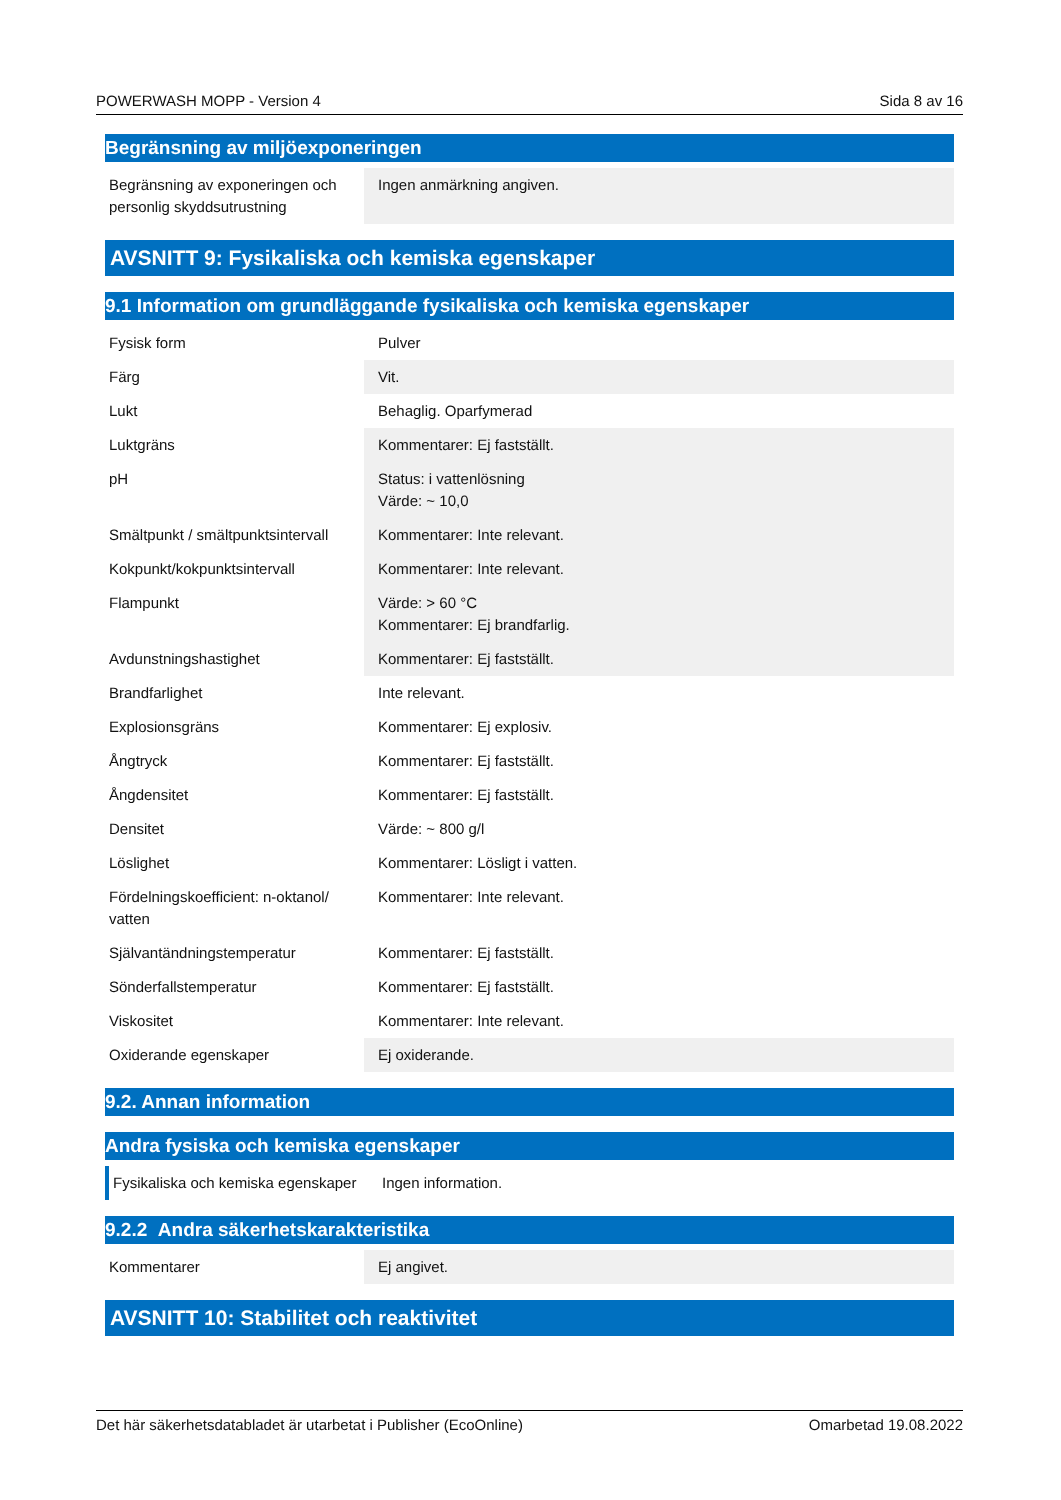POWERWASH MOPP - Version 4 Sida 8 av 16
Begränsning av miljöexponeringen
| Begränsning av exponeringen och personlig skyddsutrustning | Ingen anmärkning angiven. |
AVSNITT 9: Fysikaliska och kemiska egenskaper
9.1 Information om grundläggande fysikaliska och kemiska egenskaper
| Fysisk form | Pulver |
| Färg | Vit. |
| Lukt | Behaglig. Oparfymerad |
| Luktgräns | Kommentarer: Ej fastställt. |
| pH | Status: i vattenlösning Värde: ~ 10,0 |
| Smältpunkt / smältpunktsintervall | Kommentarer: Inte relevant. |
| Kokpunkt/kokpunktsintervall | Kommentarer: Inte relevant. |
| Flampunkt | Värde: > 60 °C Kommentarer: Ej brandfarlig. |
| Avdunstningshastighet | Kommentarer: Ej fastställt. |
| Brandfarlighet | Inte relevant. |
| Explosionsgräns | Kommentarer: Ej explosiv. |
| Ångtryck | Kommentarer: Ej fastställt. |
| Ångdensitet | Kommentarer: Ej fastställt. |
| Densitet | Värde: ~ 800 g/l |
| Löslighet | Kommentarer: Lösligt i vatten. |
| Fördelningskoefficient: n-oktanol/ vatten | Kommentarer: Inte relevant. |
| Självantändningstemperatur | Kommentarer: Ej fastställt. |
| Sönderfallstemperatur | Kommentarer: Ej fastställt. |
| Viskositet | Kommentarer: Inte relevant. |
| Oxiderande egenskaper | Ej oxiderande. |
9.2. Annan information
Andra fysiska och kemiska egenskaper
| Fysikaliska och kemiska egenskaper | Ingen information. |
9.2.2 Andra säkerhetskarakteristika
| Kommentarer | Ej angivet. |
AVSNITT 10: Stabilitet och reaktivitet
Det här säkerhetsdatabladet är utarbetat i Publisher (EcoOnline) Omarbetad 19.08.2022